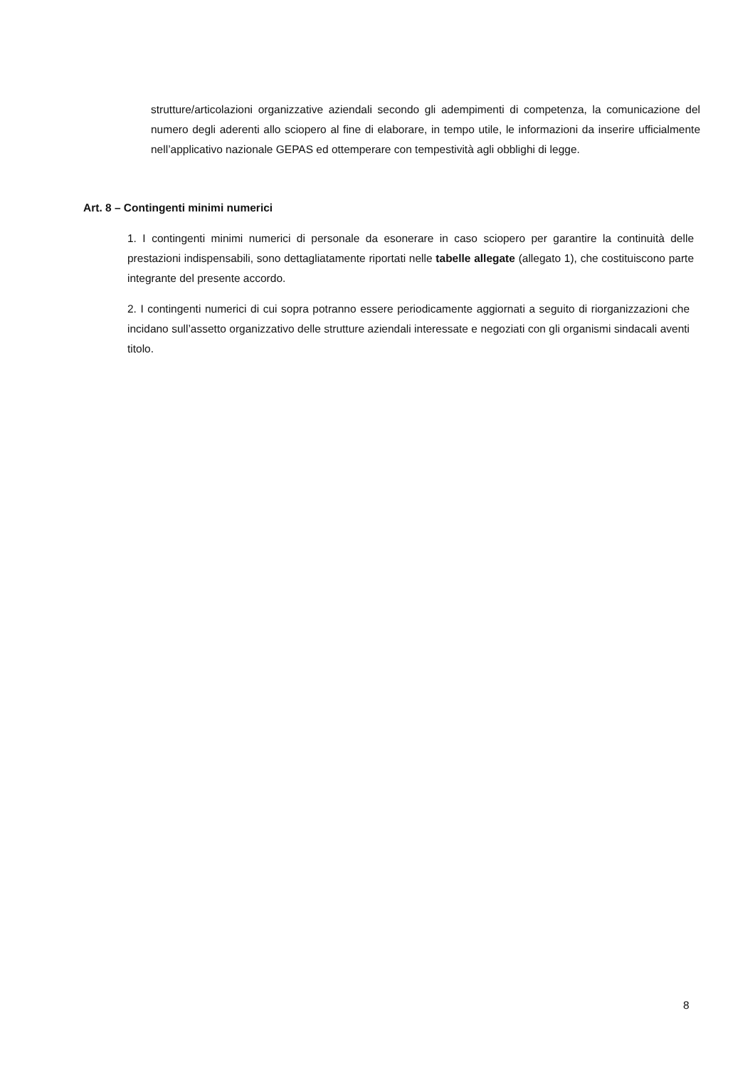strutture/articolazioni organizzative aziendali secondo gli adempimenti di competenza, la comunicazione del numero degli aderenti allo sciopero al fine di elaborare, in tempo utile, le informazioni da inserire ufficialmente nell’applicativo nazionale GEPAS ed ottemperare con tempestività agli obblighi di legge.
Art. 8 – Contingenti minimi numerici
1. I contingenti minimi numerici di personale da esonerare in caso sciopero per garantire la continuità delle prestazioni indispensabili, sono dettagliatamente riportati nelle tabelle allegate (allegato 1), che costituiscono parte integrante del presente accordo.
2. I contingenti numerici di cui sopra potranno essere periodicamente aggiornati a seguito di riorganizzazioni che incidano sull’assetto organizzativo delle strutture aziendali interessate e negoziati con gli organismi sindacali aventi titolo.
8